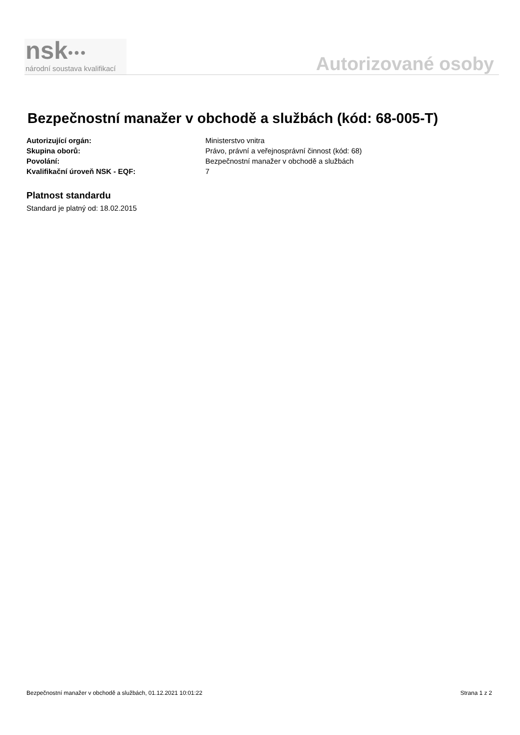nsk●●●
národní soustava kvalifikací
Autorizované osoby
Bezpečnostní manažer v obchodě a službách (kód: 68-005-T)
Autorizující orgán: Ministerstvo vnitra
Skupina oborů: Právo, právní a veřejnosprávní činnost (kód: 68)
Povolání: Bezpečnostní manažer v obchodě a službách
Kvalifikační úroveň NSK - EQF: 7
Platnost standardu
Standard je platný od: 18.02.2015
Bezpečnostní manažer v obchodě a službách, 01.12.2021 10:01:22 Strana 1 z 2